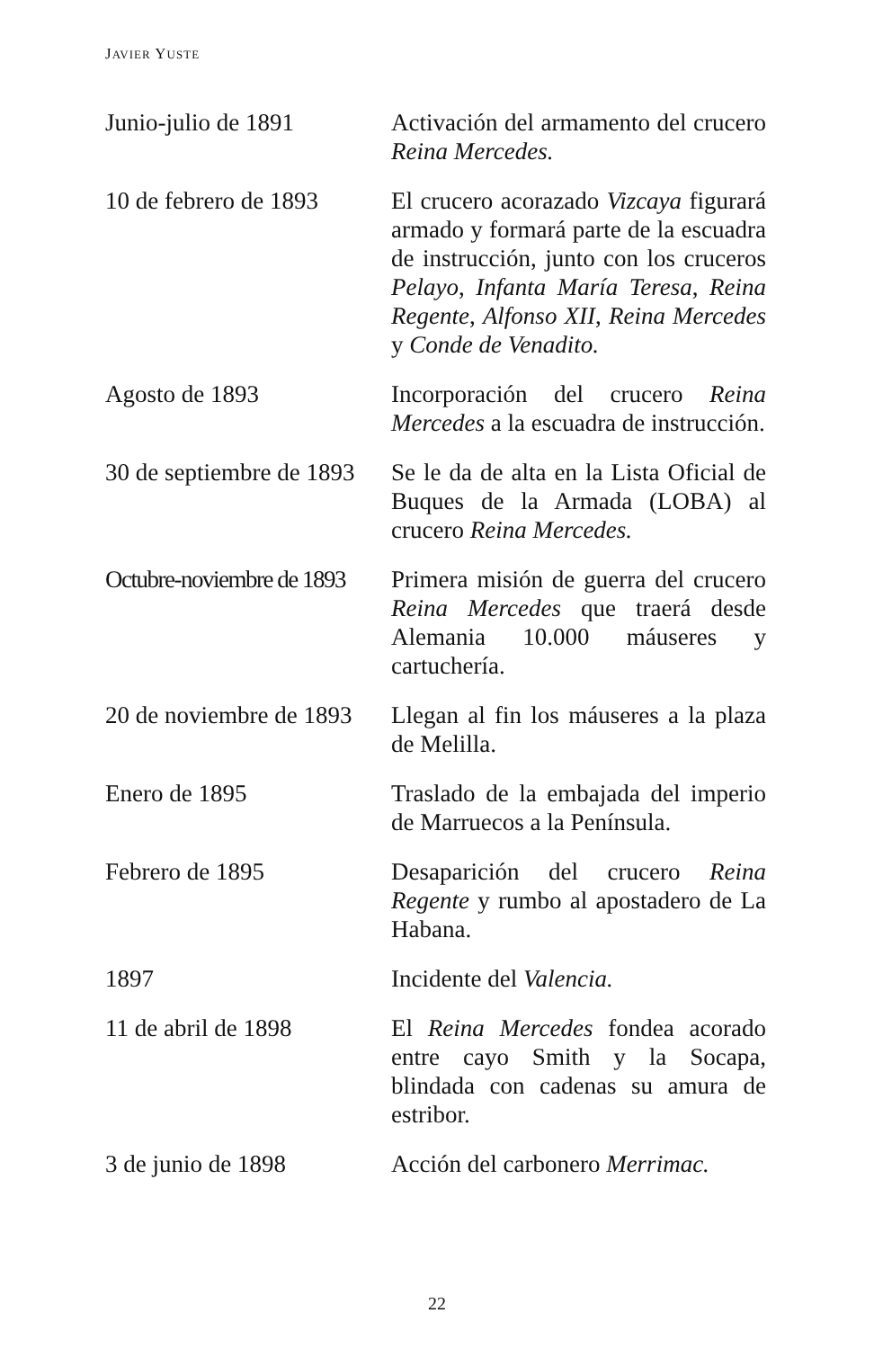JAVIER YUSTE
Junio-julio de 1891 Activación del armamento del crucero Reina Mercedes.
10 de febrero de 1893
El crucero acorazado Vizcaya figurará armado y formará parte de la escuadra de instrucción, junto con los cruceros Pelayo, Infanta María Teresa, Reina Regente, Alfonso XII, Reina Mercedes y Conde de Venadito.
Agosto de 1893 Incorporación del crucero Reina Mercedes a la escuadra de instrucción.
30 de septiembre de 1893
Se le da de alta en la Lista Oficial de Buques de la Armada (LOBA) al crucero Reina Mercedes.
Octubre-noviembre de 1893
Primera misión de guerra del crucero Reina Mercedes que traerá desde Alemania 10.000 máuseres y cartuchería.
20 de noviembre de 1893
Llegan al fin los máuseres a la plaza de Melilla.
Enero de 1895 Traslado de la embajada del imperio de Marruecos a la Península.
Febrero de 1895 Desaparición del crucero Reina Regente y rumbo al apostadero de La Habana.
1897 Incidente del Valencia.
11 de abril de 1898 El Reina Mercedes fondea acorado entre cayo Smith y la Socapa, blindada con cadenas su amura de estribor.
3 de junio de 1898 Acción del carbonero Merrimac.
22